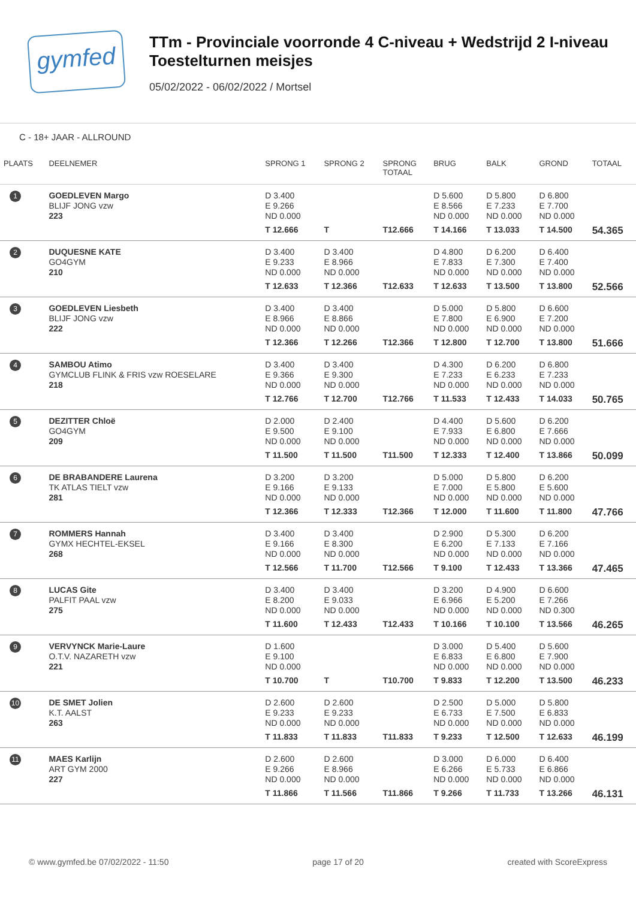gymfed
TTm - Provinciale voorronde 4 C-niveau + Wedstrijd 2 I-niveau
Toestelturnen meisjes
05/02/2022 - 06/02/2022 / Mortsel
C - 18+ JAAR - ALLROUND
| PLAATS | DEELNEMER | SPRONG 1 | SPRONG 2 | SPRONG TOTAAL | BRUG | BALK | GROND | TOTAAL |
| --- | --- | --- | --- | --- | --- | --- | --- | --- |
| 1 | GOEDLEVEN Margo BLIJF JONG vzw 223 | D 3.400 E 9.266 ND 0.000 T 12.666 | T | T12.666 | D 5.600 E 8.566 ND 0.000 T 14.166 | D 5.800 E 7.233 ND 0.000 T 13.033 | D 6.800 E 7.700 ND 0.000 T 14.500 | 54.365 |
| 2 | DUQUESNE KATE GO4GYM 210 | D 3.400 E 9.233 ND 0.000 T 12.633 | D 3.400 E 8.966 ND 0.000 T 12.366 | T12.633 | D 4.800 E 7.833 ND 0.000 T 12.633 | D 6.200 E 7.300 ND 0.000 T 13.500 | D 6.400 E 7.400 ND 0.000 T 13.800 | 52.566 |
| 3 | GOEDLEVEN Liesbeth BLIJF JONG vzw 222 | D 3.400 E 8.966 ND 0.000 T 12.366 | D 3.400 E 8.866 ND 0.000 T 12.266 | T12.366 | D 5.000 E 7.800 ND 0.000 T 12.800 | D 5.800 E 6.900 ND 0.000 T 12.700 | D 6.600 E 7.200 ND 0.000 T 13.800 | 51.666 |
| 4 | SAMBOU Atimo GYMCLUB FLINK & FRIS vzw ROESELARE 218 | D 3.400 E 9.366 ND 0.000 T 12.766 | D 3.400 E 9.300 ND 0.000 T 12.700 | T12.766 | D 4.300 E 7.233 ND 0.000 T 11.533 | D 6.200 E 6.233 ND 0.000 T 12.433 | D 6.800 E 7.233 ND 0.000 T 14.033 | 50.765 |
| 5 | DEZITTER Chloë GO4GYM 209 | D 2.000 E 9.500 ND 0.000 T 11.500 | D 2.400 E 9.100 ND 0.000 T 11.500 | T11.500 | D 4.400 E 7.933 ND 0.000 T 12.333 | D 5.600 E 6.800 ND 0.000 T 12.400 | D 6.200 E 7.666 ND 0.000 T 13.866 | 50.099 |
| 6 | DE BRABANDERE Laurena TK ATLAS TIELT vzw 281 | D 3.200 E 9.166 ND 0.000 T 12.366 | D 3.200 E 9.133 ND 0.000 T 12.333 | T12.366 | D 5.000 E 7.000 ND 0.000 T 12.000 | D 5.800 E 5.800 ND 0.000 T 11.600 | D 6.200 E 5.600 ND 0.000 T 11.800 | 47.766 |
| 7 | ROMMERS Hannah GYMX HECHTEL-EKSEL 268 | D 3.400 E 9.166 ND 0.000 T 12.566 | D 3.400 E 8.300 ND 0.000 T 11.700 | T12.566 | D 2.900 E 6.200 ND 0.000 T 9.100 | D 5.300 E 7.133 ND 0.000 T 12.433 | D 6.200 E 7.166 ND 0.000 T 13.366 | 47.465 |
| 8 | LUCAS Gite PALFIT PAAL vzw 275 | D 3.400 E 8.200 ND 0.000 T 11.600 | D 3.400 E 9.033 ND 0.000 T 12.433 | T12.433 | D 3.200 E 6.966 ND 0.000 T 10.166 | D 4.900 E 5.200 ND 0.000 T 10.100 | D 6.600 E 7.266 ND 0.300 T 13.566 | 46.265 |
| 9 | VERVYNCK Marie-Laure O.T.V. NAZARETH vzw 221 | D 1.600 E 9.100 ND 0.000 T 10.700 | T | T10.700 | D 3.000 E 6.833 ND 0.000 T 9.833 | D 5.400 E 6.800 ND 0.000 T 12.200 | D 5.600 E 7.900 ND 0.000 T 13.500 | 46.233 |
| 10 | DE SMET Jolien K.T. AALST 263 | D 2.600 E 9.233 ND 0.000 T 11.833 | D 2.600 E 9.233 ND 0.000 T 11.833 | T11.833 | D 2.500 E 6.733 ND 0.000 T 9.233 | D 5.000 E 7.500 ND 0.000 T 12.500 | D 5.800 E 6.833 ND 0.000 T 12.633 | 46.199 |
| 11 | MAES Karlijn ART GYM 2000 227 | D 2.600 E 9.266 ND 0.000 T 11.866 | D 2.600 E 8.966 ND 0.000 T 11.566 | T11.866 | D 3.000 E 6.266 ND 0.000 T 9.266 | D 6.000 E 5.733 ND 0.000 T 11.733 | D 6.400 E 6.866 ND 0.000 T 13.266 | 46.131 |
© www.gymfed.be 07/02/2022 - 11:50 page 17 of 20 created with ScoreExpress